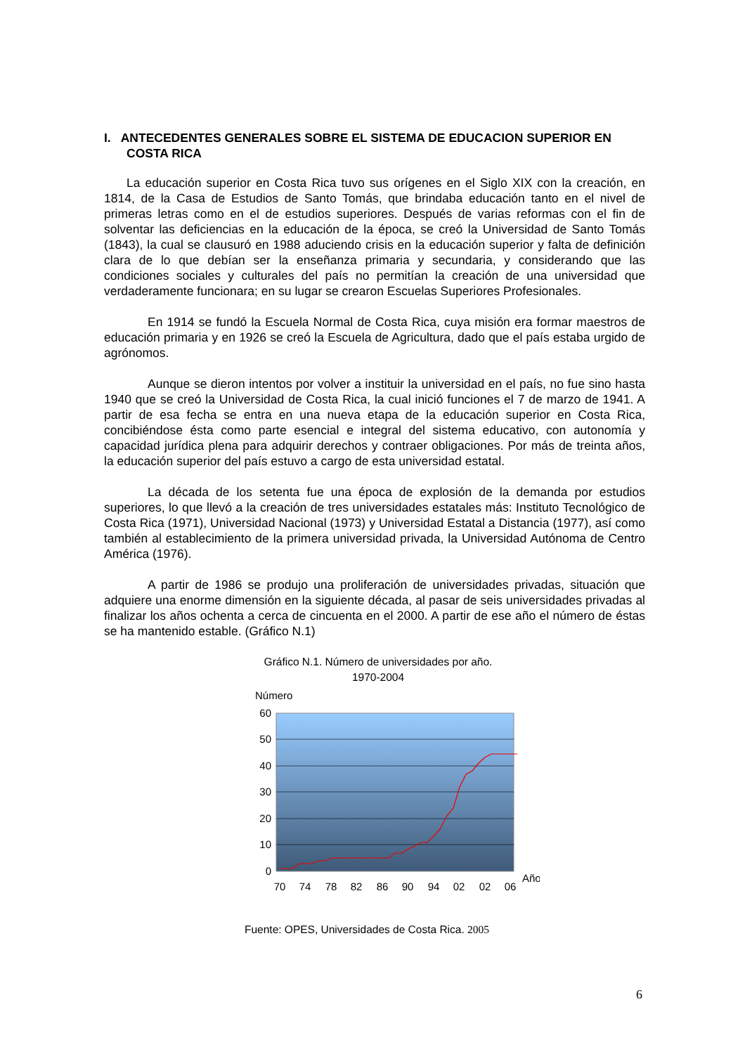I. ANTECEDENTES GENERALES SOBRE EL SISTEMA DE EDUCACION SUPERIOR EN COSTA RICA
La educación superior en Costa Rica tuvo sus orígenes en el Siglo XIX con la creación, en 1814, de la Casa de Estudios de Santo Tomás, que brindaba educación tanto en el nivel de primeras letras como en el de estudios superiores. Después de varias reformas con el fin de solventar las deficiencias en la educación de la época, se creó la Universidad de Santo Tomás (1843), la cual se clausuró en 1988 aduciendo crisis en la educación superior y falta de definición clara de lo que debían ser la enseñanza primaria y secundaria, y considerando que las condiciones sociales y culturales del país no permitían la creación de una universidad que verdaderamente funcionara; en su lugar se crearon Escuelas Superiores Profesionales.
En 1914 se fundó la Escuela Normal de Costa Rica, cuya misión era formar maestros de educación primaria y en 1926 se creó la Escuela de Agricultura, dado que el país estaba urgido de agrónomos.
Aunque se dieron intentos por volver a instituir la universidad en el país, no fue sino hasta 1940 que se creó la Universidad de Costa Rica, la cual inició funciones el 7 de marzo de 1941. A partir de esa fecha se entra en una nueva etapa de la educación superior en Costa Rica, concibiéndose ésta como parte esencial e integral del sistema educativo, con autonomía y capacidad jurídica plena para adquirir derechos y contraer obligaciones. Por más de treinta años, la educación superior del país estuvo a cargo de esta universidad estatal.
La década de los setenta fue una época de explosión de la demanda por estudios superiores, lo que llevó a la creación de tres universidades estatales más: Instituto Tecnológico de Costa Rica (1971), Universidad Nacional (1973) y Universidad Estatal a Distancia (1977), así como también al establecimiento de la primera universidad privada, la Universidad Autónoma de Centro América (1976).
A partir de 1986 se produjo una proliferación de universidades privadas, situación que adquiere una enorme dimensión en la siguiente década, al pasar de seis universidades privadas al finalizar los años ochenta a cerca de cincuenta en el 2000. A partir de ese año el número de éstas se ha mantenido estable. (Gráfico N.1)
Gráfico N.1. Número de universidades por año.
1970-2004
Número
60
50
40
30
20
10
0
70
74
78
82
86
90
94
02
02
06
Año
Fuente: OPES, Universidades de Costa Rica. 2005
6